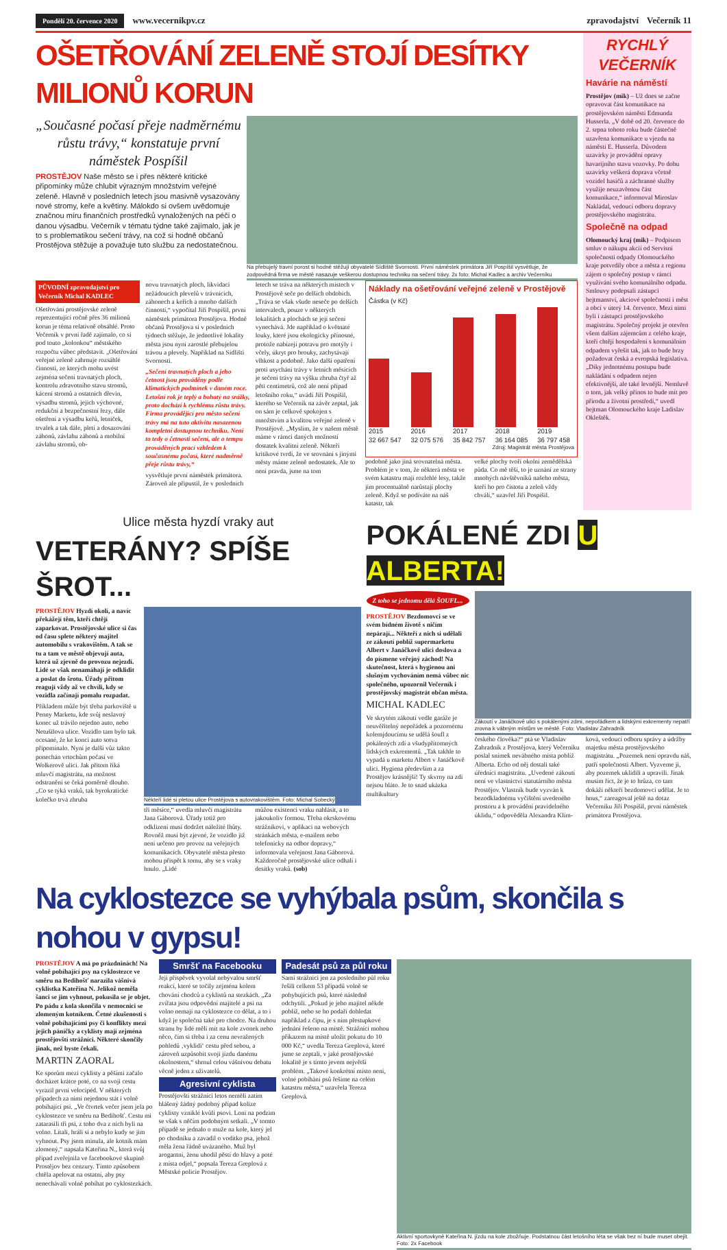Pondělí 20. července 2020 www.vecernikpv.cz zpravodajství Večerník 11
OŠETŘOVÁNÍ ZELENĚ STOJÍ DESÍTKY MILIONŮ KORUN
„Současné počasí přeje nadměrnému růstu trávy,“ konstatuje první náměstek Pospíšil
PROSTĚJOV Naše město se i přes některé kritické připomínky může chlubit výrazným množstvím veřejné zeleně. Hlavně v posledních letech jsou masivně vysazovány nové stromy, keře a květiny. Málokdo si ovšem uvědomuje značnou míru finančních prostředků vynaložených na péči o danou výsadbu. Večerník v tématu týdne také zajímalo, jak je to s problematikou sečení trávy, na což si hodně občanů Prostějova stěžuje a považuje tuto službu za nedostatečnou.
Na přebujelý travní porost si hodně stěžují obyvatelé Sídliště Svornosti. První náměstek primátora Jiří Pospíšil vysvětluje, že zodpovědná firma ve městě nasazuje veškerou dostupnou techniku na sečení trávy. 2x foto: Michal Kadlec a archiv Večerníku
PŮVODNÍ zpravodajství pro Večerník Michal KADLEC
Ošetřování prostějovské zeleně reprezentující ročně přes 36 milionů korun je téma relativně obsáhlé. Proto Večerník v první řadě zajímalo, co si pod touto „kolonkou“ městského rozpočtu vůbec představit. „Ošetřování veřejné zeleně zahrnuje rozsáhlé činnosti, ze kterých mohu uvést zejména sečení travnatých ploch, kontrolu zdravotního stavu stromů, kácení stromů a ostatních dřevin, výsadbu stromů, jejich výchovné, redukční a bezpečnostní řezy, dále ošetření a výsadbu keřů, letniček, trvalek a tak dále, pletí a dosazování záhonů, závlahu záhonů a mobilní závlahu stromů, ob-
novu travnatých ploch, likvidaci nežádoucích plevelů v trávnících, záhonech a keřích a mnoho dalších činností,“ vypočítal Jiří Pospíšil, první náměstek primátora Prostějova. Hodně občanů Prostějova si v posledních týdnech stěžuje, že jednotlivé lokality města jsou nyní zarostlé přebujelou trávou a plevely. Například na Sídlišti Svornosti.
„Sečení travnatých ploch a jeho četnost jsou prováděny podle klimatických podmínek v daném roce. Letošní rok je teplý a bohatý na srážky, proto dochází k rychlému růstu trávy. Firma provádějící pro město sečení trávy má na tuto aktivitu nasazenou kompletní dostupnou techniku. Není to tedy o četnosti sečení, ale o tempu prováděných prací vzhledem k současnému počasí, které nadměrně přeje růstu trávy,“
vysvětluje první náměstek primátora. Zároveň ale připustil, že v posledních
letech se tráva na některých místech v Prostějově seče po delších obdobích. „Tráva se však všude neseče po delších intervalech, pouze v některých lokalitách a plochách se její sečení vynechává. Jde například o květnaté louky, které jsou ekologicky přínosné, protože nabízejí potravu pro motýly i včely, úkryt pro brouky, zachytávají vlhkost a podobně. Jako další opatření proti usychání trávy v letních měsících je sečení trávy na výšku zhruba čtyř až pěti centimetrů, což ale není případ letošního roku,“ uvádí Jiří Pospíšil, kterého se Večerník na závěr zeptal, jak on sám je celkově spokojen s množstvím a kvalitou veřejné zeleně v Prostějově. „Myslím, že v našem městě máme v rámci daných možností dostatek kvalitní zeleně. Někteří kritikové tvrdí, že ve srovnání s jinými městy máme zeleně nedostatek. Ale to není pravda, jsme na tom
Náklady na ošetřování veřejné zeleně v Prostějově
Částka (v Kč)
2015
32 667 547
2016
32 075 576
2017
35 842 757
2018
36 164 085
2019
36 797 458
Zdroj: Magistrát města Prostějova
podobně jako jiná srovnatelná města. Problém je v tom, že některá města ve svém katastru mají rozlehlé lesy, takže jim procentuálně narůstají plochy zeleně. Když se podíváte na náš katastr, tak
velké plochy tvoří okolní zemědělská půda. Co mě těší, to je uznání ze strany mnohých návštěvníků našeho města, kteří ho pro čistotu a zeleň vždy chválí,“ uzavřel Jiří Pospíšil.
RYCHLÝ VEČERNÍK
Havárie na náměstí
Prostějov (mik) – Už dnes se začne opravovat část komunikace na prostějovském náměstí Edmunda Husserla. „V době od 20. července do 2. srpna tohoto roku bude částečně uzavřena komunikace u vjezdu na náměstí E. Husserla. Důvodem uzavírky je provádění opravy havarijního stavu vozovky. Po dobu uzavírky veškerá doprava včetně vozidel hasičů a záchranné služby využije neuzavřenou část komunikace,“ informoval Miroslav Nakládal, vedoucí odboru dopravy prostějovského magistrátu.
Společně na odpad
Olomoucký kraj (mik) – Podpisem smluv o nákupu akcií od Servisní společnosti odpady Olomouckého kraje potvrdily obce a města z regionu zájem o společný postup v rámci využívání svého komunálního odpadu. Smlouvy podepsali zástupci hejtmanství, akciové společnosti i měst a obcí v úterý 14. července. Mezi nimi byli i zástupci prostějovského magistrátu. Společný projekt je otevřen všem dalším zájemcům z celého kraje, kteří chtějí hospodaření s komunálním odpadem vyřešit tak, jak to bude brzy požadovat česká a evropská legislativa. „Díky jednotnému postupu bude nakládání s odpadem nejen efektivnější, ale také levnější. Nemluvě o tom, jak velký přínos to bude mít pro přírodu a životní prostředí,“ uvedl hejtman Olomouckého kraje Ladislav Okleštěk.
Ulice města hyzdí vraky aut
VETERÁNY? SPÍŠE ŠROT...
PROSTĚJOV Hyzdí okolí, a navíc překážejí těm, kteří chtějí zaparkovat. Prostějovské ulice si čas od času splete některý majitel automobilu s vrakovištěm. A tak se tu a tam ve městě objevují auta, která už zjevně do provozu nejezdí. Lidé se však nenamáhají je odklidit a poslat do šrotu. Úřady přitom reagují vždy až ve chvíli, kdy se vozidla začínají pomalu rozpadat.
Příkladem může být třeba parkoviště u Penny Marketu, kde svůj neslavný konec už trávilo nejedno auto, nebo Netušilova ulice. Vozidlo tam bylo tak ocesané, že ke konci auto sotva připomínalo. Nyní je další vůz takto ponechán vrtochům počasí ve Wolkerově ulici. Jak přitom říká mluvčí magistrátu, na možnost odstranění se čeká poměrně dlouho. „Co se týká vraků, tak byrokratické kolečko trvá zhruba
Někteří lidé si pletou ulice Prostějova s autovrakovištěm. Foto: Michal Sobecký
tři měsíce,“ uvedla mluvčí magistrátu Jana Gáborová. Úřady totiž pro odklizení musí dodržet náležité lhůty. Rovněž musí být zjevné, že vozidlo již není určeno pro provoz na veřejných komunikacích. Obyvatelé města přesto mohou přispět k tomu, aby se s vraky hnulo. „Lidé
můžou existenci vraku nahlásit, a to jakoukoliv formou. Třeba okrskovému strážníkovi, v aplikaci na webových stránkách města, e-mailem nebo telefonicky na odbor dopravy,“ informovala veřejnost Jana Gáborová. Každoročně prostějovské ulice odhalí i desítky vraků. (sob)
POKÁLENÉ ZDI U ALBERTA!
Z toho se jednomu dělá ŠOUFL...
PROSTĚJOV Bezdomovci se ve svém bídném životě s ničím nepárají... Někteří z nich si udělali ze zákoutí poblíž supermarketu Albert v Janáčkově ulici doslova a do písmene veřejný záchod! Na skutečnost, která s hygienou ani slušným vychováním nemá vůbec nic společného, upozornil Večerník i prostějovský magistrát občan města.
MICHAL KADLEC
Ve skrytém zákoutí vedle garáže je neuvěřitelný nepořádek a pozornému kolemjdoucímu se udělá šoufl z pokálených zdí a všudypřítomných lidských exkrementů. „Tak takhle to vypadá u marketu Albert v Janáčkově ulici. Hygiena především a za Prostějov krásnější! Ty skvrny na zdi nejsou bláto. Je to snad ukázka multikultury
Zákoutí v Janáčkově ulici s pokálenými zdmi, nepořádkem a lidskými exkrementy nepatří zrovna k vábným místům ve městě. Foto: Vladislav Zahradník
českého člověka?“ ptá se Vladislav Zahradník z Prostějova, který Večerníku poslal snímek nevábného místa poblíž Alberta. Echo od něj dostali také úředníci magistrátu. „Uvedené zákoutí není ve vlastnictví statutárního města Prostějov. Vlastník bude vyzván k bezodkladnému vyčištění uvedeného prostoru a k provádění pravidelného úklidu,“ odpověděla Alexandra Klím-
ková, vedoucí odboru správy a údržby majetku města prostějovského magistrátu. „Pozemek není opravdu náš, patří společnosti Albert. Vyzveme ji, aby pozemek uklidili a upravili. Jinak musím říct, že je to hrůza, co tam dokáží někteří bezdomovci udělat. Je to hnus,“ zareagoval ještě na dotaz Večerníku Jiří Pospíšil, první náměstek primátora Prostějova.
Na cyklostezce se vyhýbala psům, skončila s nohou v gypsu!
PROSTĚJOV A má po prázdninách! Na volně pobíhající psy na cyklostezce ve směru na Bedihošť narazila vášnivá cyklistka Kateřina N. Jelikož neměla šanci se jim vyhnout, pokusila se je objet. Po pádu z kola skončila v nemocnici se zlomeným kotníkem. Četné zkušenosti s volně pobíhajícími psy či konflikty mezi jejich páníčky a cyklisty mají zejména prostějovští strážníci. Některé skončily jinak, než byste čekali.
MARTIN ZAORAL
Ke sporům mezi cyklisty a pěšími začalo docházet krátce poté, co na svoji cestu vyrazil první velocipéd. V některých případech za nimi nejednou stát i volně pobíhající psi. „Ve čtvrtek večer jsem jela po cyklostezce ve směru na Bedihošť. Cestu mi zatarasili tři psi, z toho dva z nich byli na volno. Lítali, hráli si a nebylo kudy se jim vyhnout. Psy jsem minula, ale kotník mám zlomený,“ napsala Kateřina N., která svůj případ zveřejnila ve facebookové skupině Prostějov bez cenzury. Tímto způsobem chtěla apelovat na ostatní, aby psy nenechávali volně pobíhat po cyklostezkách.
Smršť na Facebooku
Její příspěvek vyvolal nebývalou smršť reakcí, které se točily zejména kolem chování chodců a cyklistů na stezkách. „Za zvířata jsou odpovědní majitelé a psi na volno nemají na cyklostezce co dělat, a to i když je společná také pro chodce. Na druhou stranu by lidé měli mít na kole zvonek nebo něco, čím si třeba i za cenu nevražených pohledů ‚vyklidí‘ cestu před sebou, a zároveň uzpůsobit svoji jízdu danému okolnostem,“ shrnul celou vášnivou debatu věcně jeden z uživatelů.
Agresivní cyklista
Prostějovští strážníci letos neměli zatím hlášený žádný podobný případ kolize cyklisty vzniklé kvůli psovi. Loni na podzim se však s něčím podobným setkali. „V tomto případě se jednalo o muže na kole, který jel po chodníku a zavadil o vodítko psa, jehož měla žena řádně uvázaného. Muž byl arogantní, ženu uhodil pěstí do hlavy a poté z místa odjel,“ popsala Tereza Greplová z Městské policie Prostějov.
Padesát psů za půl roku
Sami strážníci jen za posledního půl roku řešili celkem 53 případů volně se pohybujících psů, které následně odchytili. „Pokud je jeho majitel někde poblíž, nebo se ho podaří dohledat například z čipu, je s ním přestupkové jednání řešeno na místě. Strážníci mohou příkazem na místě uložit pokutu do 10 000 Kč,“ uvedla Tereza Greplová, které jsme se zeptali, v jaké prostějovské lokalitě je s tímto jevem největší problém. „Takové konkrétní místo není, volné pobíhání psů řešíme na celém katastru města,“ uzavřela Tereza Greplová.
Aktivní sportovkyně Kateřina N. jízdu na kole zbožňuje. Podstatnou část letošního léta se však bez ní bude muset obejít. Foto: 2x Facebook